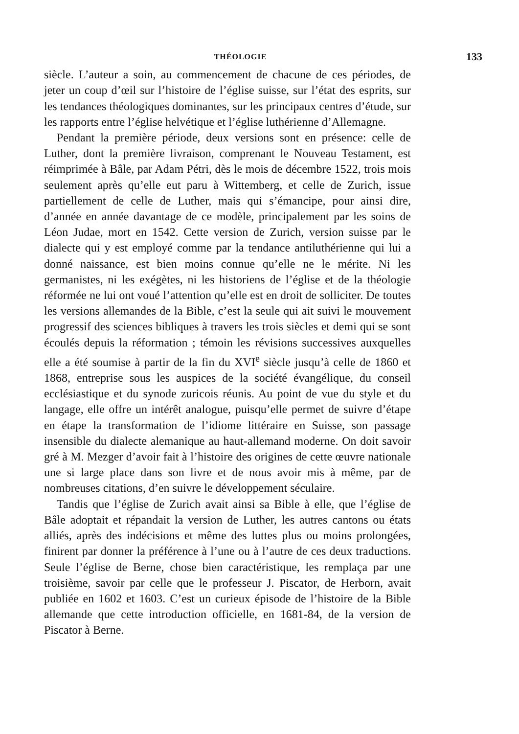THÉOLOGIE 133
siècle. L’auteur a soin, au commencement de chacune de ces périodes, de jeter un coup d’œil sur l’histoire de l’église suisse, sur l’état des esprits, sur les tendances théologiques dominantes, sur les principaux centres d’étude, sur les rapports entre l’église helvétique et l’église luthérienne d’Allemagne.
Pendant la première période, deux versions sont en présence: celle de Luther, dont la première livraison, comprenant le Nouveau Testament, est réimprimée à Bâle, par Adam Pétri, dès le mois de décembre 1522, trois mois seulement après qu’elle eut paru à Wittemberg, et celle de Zurich, issue partiellement de celle de Luther, mais qui s’émancipe, pour ainsi dire, d’année en année davantage de ce modèle, principalement par les soins de Léon Judae, mort en 1542. Cette version de Zurich, version suisse par le dialecte qui y est employé comme par la tendance antiluthérienne qui lui a donné naissance, est bien moins connue qu’elle ne le mérite. Ni les germanistes, ni les exégètes, ni les historiens de l’église et de la théologie réformée ne lui ont voué l’attention qu’elle est en droit de solliciter. De toutes les versions allemandes de la Bible, c’est la seule qui ait suivi le mouvement progressif des sciences bibliques à travers les trois siècles et demi qui se sont écoulés depuis la réformation ; témoin les révisions successives auxquelles elle a été soumise à partir de la fin du XVI<sup>e</sup> siècle jusqu’à celle de 1860 et 1868, entreprise sous les auspices de la société évangélique, du conseil ecclésiastique et du synode zuricois réunis. Au point de vue du style et du langage, elle offre un intérêt analogue, puisqu’elle permet de suivre d’étape en étape la transformation de l’idiome littéraire en Suisse, son passage insensible du dialecte alemanique au haut-allemand moderne. On doit savoir gré à M. Mezger d’avoir fait à l’histoire des origines de cette œuvre nationale une si large place dans son livre et de nous avoir mis à même, par de nombreuses citations, d’en suivre le développement séculaire.
Tandis que l’église de Zurich avait ainsi sa Bible à elle, que l’église de Bâle adoptait et répandait la version de Luther, les autres cantons ou états alliés, après des indécisions et même des luttes plus ou moins prolongées, finirent par donner la préférence à l’une ou à l’autre de ces deux traductions. Seule l’église de Berne, chose bien caractéristique, les remplaça par une troisième, savoir par celle que le professeur J. Piscator, de Herborn, avait publiée en 1602 et 1603. C’est un curieux épisode de l’histoire de la Bible allemande que cette introduction officielle, en 1681-84, de la version de Piscator à Berne.